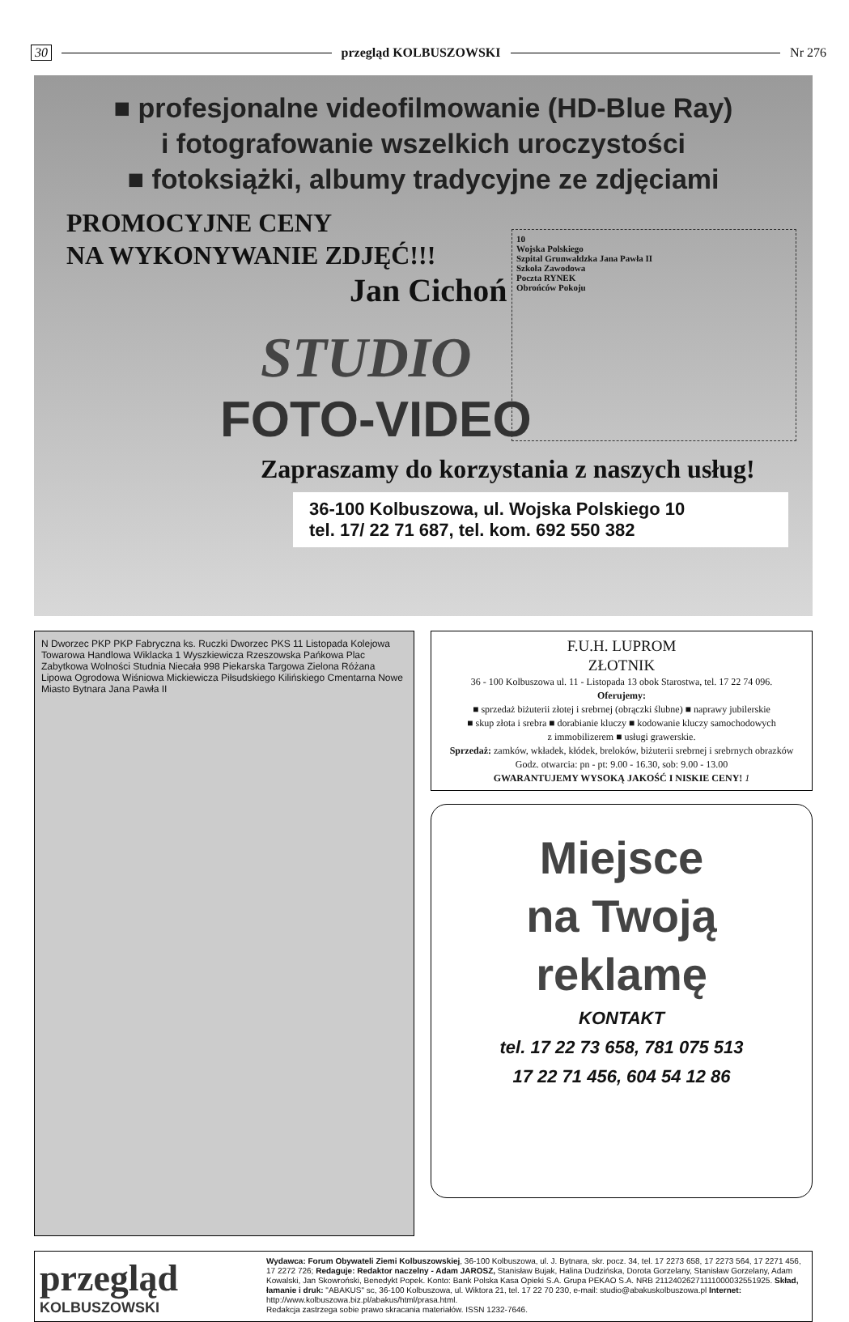30 przegląd KOLBUSZOWSKI Nr 276
■ profesjonalne videofilmowanie (HD-Blue Ray)
i fotografowanie wszelkich uroczystości
■ fotoksiążki, albumy tradycyjne ze zdjęciami
PROMOCYJNE CENY
NA WYKONYWANIE ZDJĘĆ!!!
Jan Cichoń
10
Wojska Polskiego
Szpital Grunwaldzka Jana Pawła II
Szkoła Zawodowa
Poczta RYNEK
Obrońców Pokoju
STUDIO
FOTO-VIDEO
Zapraszamy do korzystania z naszych usług!
36-100 Kolbuszowa, ul. Wojska Polskiego 10
tel. 17/ 22 71 687, tel. kom. 692 550 382
N Dworzec PKP PKP Fabryczna ks. Ruczki Dworzec PKS 11 Listopada Kolejowa Towarowa Handlowa Wiklacka 1 Wyszkiewicza Rzeszowska Pańkowa Plac Zabytkowa Wolności Studnia Niecała 998 Piekarska Targowa Zielona Różana Lipowa Ogrodowa Wiśniowa Mickiewicza Piłsudskiego Kilińskiego Cmentarna Nowe Miasto Bytnara Jana Pawła II
F.U.H. LUPROM
ZŁOTNIK
36 - 100 Kolbuszowa ul. 11 - Listopada 13 obok Starostwa, tel. 17 22 74 096.
Oferujemy:
■ sprzedaż biżuterii złotej i srebrnej (obrączki ślubne) ■ naprawy jubilerskie
■ skup złota i srebra ■ dorabianie kluczy ■ kodowanie kluczy samochodowych
z immobilizerem ■ usługi grawerskie.
Sprzedaż: zamków, wkładek, kłódek, breloków, biżuterii srebrnej i srebrnych obrazków
Godz. otwarcia: pn - pt: 9.00 - 16.30, sob: 9.00 - 13.00
GWARANTUJEMY WYSOKĄ JAKOŚĆ I NISKIE CENY! 1
Miejsce
na Twoją
reklamę
KONTAKT
tel. 17 22 73 658, 781 075 513
17 22 71 456, 604 54 12 86
przegląd
KOLBUSZOWSKI
Wydawca: Forum Obywateli Ziemi Kolbuszowskiej, 36-100 Kolbuszowa, ul. J. Bytnara, skr. pocz. 34, tel. 17 2273 658, 17 2273 564, 17 2271 456, 17 2272 726; Redaguje: Redaktor naczelny - Adam JAROSZ, Stanisław Bujak, Halina Dudzińska, Dorota Gorzelany, Stanisław Gorzelany, Adam Kowalski, Jan Skowroński, Benedykt Popek. Konto: Bank Polska Kasa Opieki S.A. Grupa PEKAO S.A. NRB 21124026271111000032551925. Skład, łamanie i druk: "ABAKUS" sc, 36-100 Kolbuszowa, ul. Wiktora 21, tel. 17 22 70 230, e-mail: studio@abakuskolbuszowa.pl Internet: http://www.kolbuszowa.biz.pl/abakus/html/prasa.html.
Redakcja zastrzega sobie prawo skracania materiałów. ISSN 1232-7646.